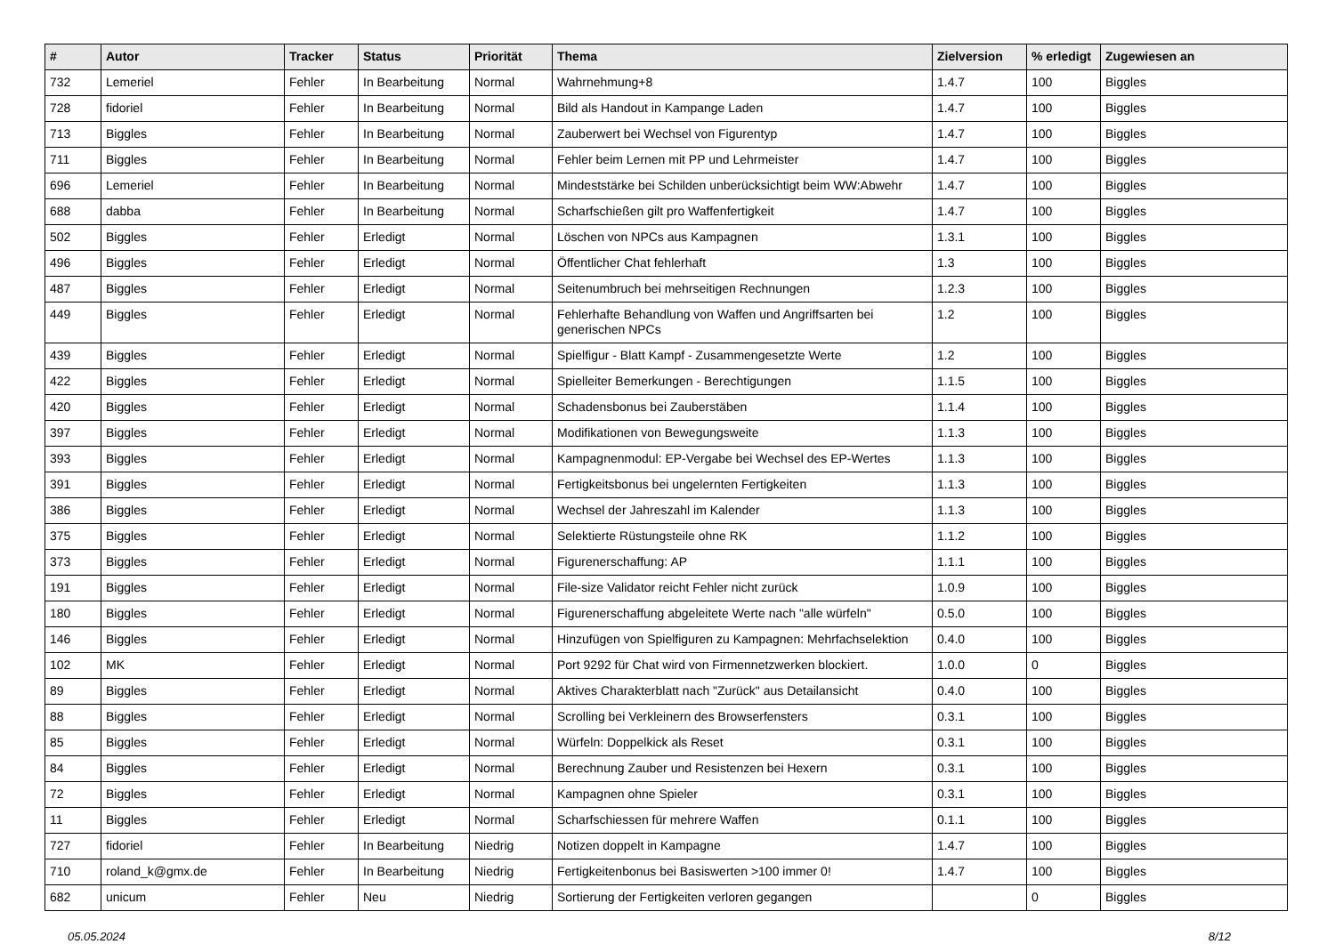| # | Autor | Tracker | Status | Priorität | Thema | Zielversion | % erledigt | Zugewiesen an |
| --- | --- | --- | --- | --- | --- | --- | --- | --- |
| 732 | Lemeriel | Fehler | In Bearbeitung | Normal | Wahrnehmung+8 | 1.4.7 | 100 | Biggles |
| 728 | fidoriel | Fehler | In Bearbeitung | Normal | Bild als Handout in Kampange Laden | 1.4.7 | 100 | Biggles |
| 713 | Biggles | Fehler | In Bearbeitung | Normal | Zauberwert bei Wechsel von Figurentyp | 1.4.7 | 100 | Biggles |
| 711 | Biggles | Fehler | In Bearbeitung | Normal | Fehler beim Lernen mit PP und Lehrmeister | 1.4.7 | 100 | Biggles |
| 696 | Lemeriel | Fehler | In Bearbeitung | Normal | Mindeststärke bei Schilden unberücksichtigt beim WW:Abwehr | 1.4.7 | 100 | Biggles |
| 688 | dabba | Fehler | In Bearbeitung | Normal | Scharfschießen gilt pro Waffenfertigkeit | 1.4.7 | 100 | Biggles |
| 502 | Biggles | Fehler | Erledigt | Normal | Löschen von NPCs aus Kampagnen | 1.3.1 | 100 | Biggles |
| 496 | Biggles | Fehler | Erledigt | Normal | Öffentlicher Chat fehlerhaft | 1.3 | 100 | Biggles |
| 487 | Biggles | Fehler | Erledigt | Normal | Seitenumbruch bei mehrseitigen Rechnungen | 1.2.3 | 100 | Biggles |
| 449 | Biggles | Fehler | Erledigt | Normal | Fehlerhafte Behandlung von Waffen und Angriffsarten bei generischen NPCs | 1.2 | 100 | Biggles |
| 439 | Biggles | Fehler | Erledigt | Normal | Spielfigur - Blatt Kampf - Zusammengesetzte Werte | 1.2 | 100 | Biggles |
| 422 | Biggles | Fehler | Erledigt | Normal | Spielleiter Bemerkungen - Berechtigungen | 1.1.5 | 100 | Biggles |
| 420 | Biggles | Fehler | Erledigt | Normal | Schadensbonus bei Zauberstäben | 1.1.4 | 100 | Biggles |
| 397 | Biggles | Fehler | Erledigt | Normal | Modifikationen von Bewegungsweite | 1.1.3 | 100 | Biggles |
| 393 | Biggles | Fehler | Erledigt | Normal | Kampagnenmodul: EP-Vergabe bei Wechsel des EP-Wertes | 1.1.3 | 100 | Biggles |
| 391 | Biggles | Fehler | Erledigt | Normal | Fertigkeitsbonus bei ungelernten Fertigkeiten | 1.1.3 | 100 | Biggles |
| 386 | Biggles | Fehler | Erledigt | Normal | Wechsel der Jahreszahl im Kalender | 1.1.3 | 100 | Biggles |
| 375 | Biggles | Fehler | Erledigt | Normal | Selektierte Rüstungsteile ohne RK | 1.1.2 | 100 | Biggles |
| 373 | Biggles | Fehler | Erledigt | Normal | Figurenerschaffung: AP | 1.1.1 | 100 | Biggles |
| 191 | Biggles | Fehler | Erledigt | Normal | File-size Validator reicht Fehler nicht zurück | 1.0.9 | 100 | Biggles |
| 180 | Biggles | Fehler | Erledigt | Normal | Figurenerschaffung abgeleitete Werte nach "alle würfeln" | 0.5.0 | 100 | Biggles |
| 146 | Biggles | Fehler | Erledigt | Normal | Hinzufügen von Spielfiguren zu Kampagnen: Mehrfachselektion | 0.4.0 | 100 | Biggles |
| 102 | MK | Fehler | Erledigt | Normal | Port 9292 für Chat wird von Firmennetzwerken blockiert. | 1.0.0 | 0 | Biggles |
| 89 | Biggles | Fehler | Erledigt | Normal | Aktives Charakterblatt nach "Zurück" aus Detailansicht | 0.4.0 | 100 | Biggles |
| 88 | Biggles | Fehler | Erledigt | Normal | Scrolling bei Verkleinern des Browserfensters | 0.3.1 | 100 | Biggles |
| 85 | Biggles | Fehler | Erledigt | Normal | Würfeln: Doppelkick als Reset | 0.3.1 | 100 | Biggles |
| 84 | Biggles | Fehler | Erledigt | Normal | Berechnung Zauber und Resistenzen bei Hexern | 0.3.1 | 100 | Biggles |
| 72 | Biggles | Fehler | Erledigt | Normal | Kampagnen ohne Spieler | 0.3.1 | 100 | Biggles |
| 11 | Biggles | Fehler | Erledigt | Normal | Scharfschiessen für mehrere Waffen | 0.1.1 | 100 | Biggles |
| 727 | fidoriel | Fehler | In Bearbeitung | Niedrig | Notizen doppelt in Kampagne | 1.4.7 | 100 | Biggles |
| 710 | roland_k@gmx.de | Fehler | In Bearbeitung | Niedrig | Fertigkeitenbonus bei Basiswerten >100 immer 0! | 1.4.7 | 100 | Biggles |
| 682 | unicum | Fehler | Neu | Niedrig | Sortierung der Fertigkeiten verloren gegangen | | 0 | Biggles |
05.05.2024 8/12